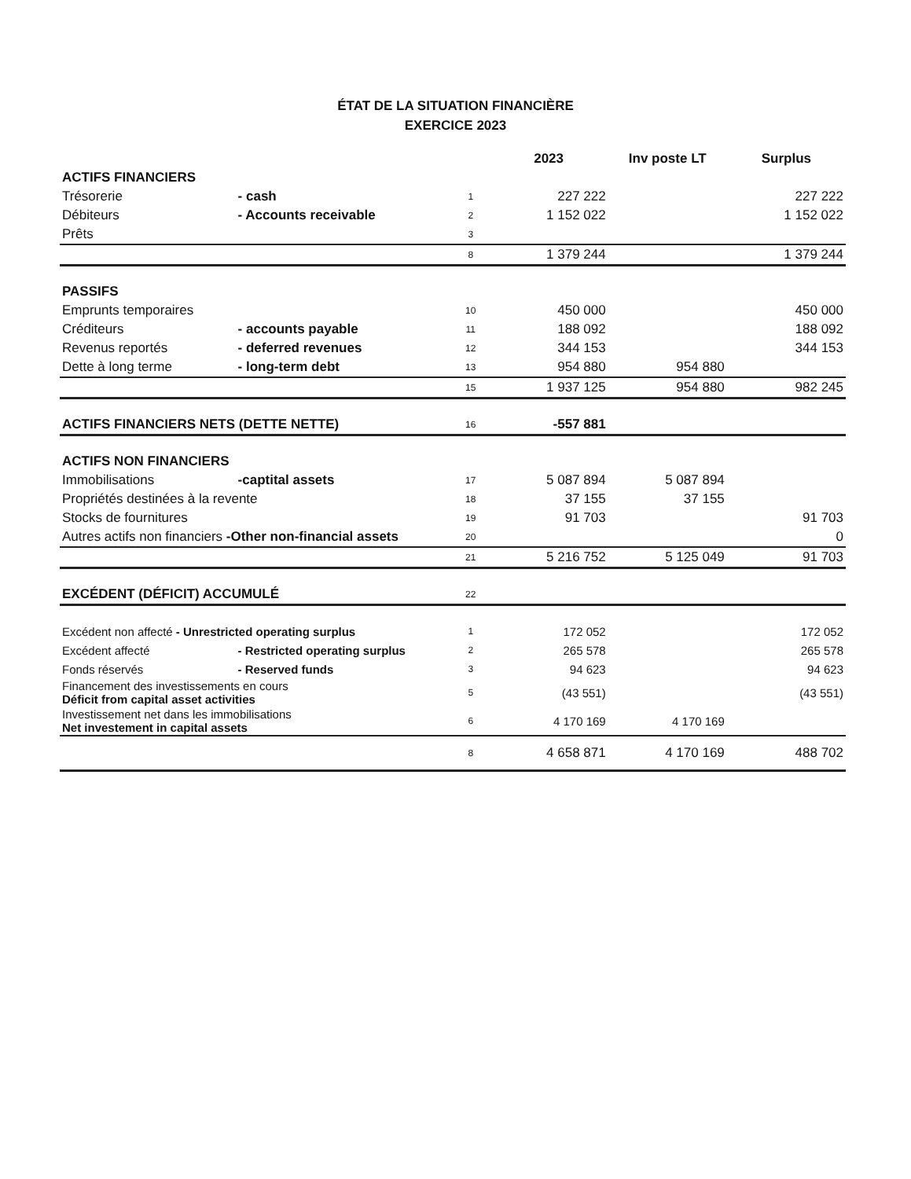ÉTAT DE LA SITUATION FINANCIÈRE
EXERCICE 2023
| | | | 2023 | Inv poste LT | Surplus |
| --- | --- | --- | --- | --- | --- |
| ACTIFS FINANCIERS | | | | | |
| Trésorerie | - cash | 1 | 227 222 | | 227 222 |
| Débiteurs | - Accounts receivable | 2 | 1 152 022 | | 1 152 022 |
| Prêts | | 3 | | | |
| | | 8 | 1 379 244 | | 1 379 244 |
| PASSIFS | | | | | |
| Emprunts temporaires | | 10 | 450 000 | | 450 000 |
| Créditeurs | - accounts payable | 11 | 188 092 | | 188 092 |
| Revenus reportés | - deferred revenues | 12 | 344 153 | | 344 153 |
| Dette à long terme | - long-term debt | 13 | 954 880 | 954 880 | |
| | | 15 | 1 937 125 | 954 880 | 982 245 |
| ACTIFS FINANCIERS NETS (DETTE NETTE) | | 16 | -557 881 | | |
| ACTIFS NON FINANCIERS | | | | | |
| Immobilisations | -captital assets | 17 | 5 087 894 | 5 087 894 | |
| Propriétés destinées à la revente | | 18 | 37 155 | 37 155 | |
| Stocks de fournitures | | 19 | 91 703 | | 91 703 |
| Autres actifs non financiers -Other non-financial assets | | 20 | | | 0 |
| | | 21 | 5 216 752 | 5 125 049 | 91 703 |
| EXCÉDENT (DÉFICIT) ACCUMULÉ | | 22 | | | |
| Excédent non affecté - Unrestricted operating surplus | | 1 | 172 052 | | 172 052 |
| Excédent affecté | - Restricted operating surplus | 2 | 265 578 | | 265 578 |
| Fonds réservés | - Reserved funds | 3 | 94 623 | | 94 623 |
| Financement des investissements en cours Déficit from capital asset activities | | 5 | (43 551) | | (43 551) |
| Investissement net dans les immobilisations Net investement in capital assets | | 6 | 4 170 169 | 4 170 169 | |
| | | 8 | 4 658 871 | 4 170 169 | 488 702 |